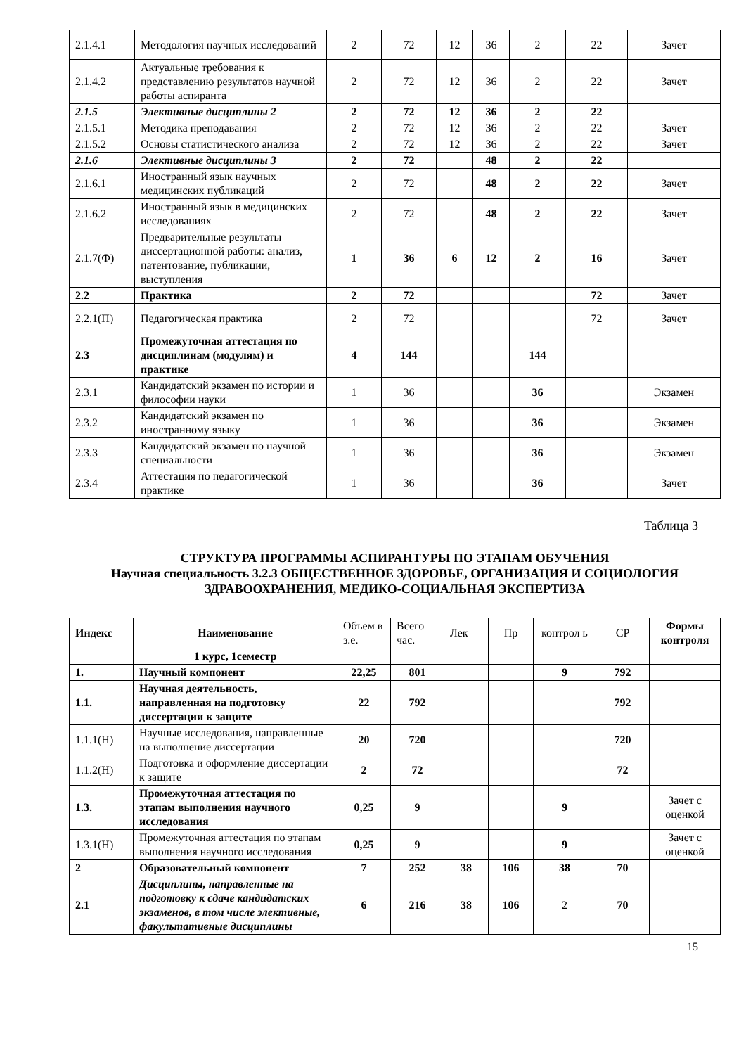| 2.1.4.1 | Методология научных исследований | 2 | 72 | 12 | 36 | 2 | 22 | Зачет |
| 2.1.4.2 | Актуальные требования к представлению результатов научной работы аспиранта | 2 | 72 | 12 | 36 | 2 | 22 | Зачет |
| 2.1.5 | Элективные дисциплины 2 | 2 | 72 | 12 | 36 | 2 | 22 | |
| 2.1.5.1 | Методика преподавания | 2 | 72 | 12 | 36 | 2 | 22 | Зачет |
| 2.1.5.2 | Основы статистического анализа | 2 | 72 | 12 | 36 | 2 | 22 | Зачет |
| 2.1.6 | Элективные дисциплины 3 | 2 | 72 | | 48 | 2 | 22 | |
| 2.1.6.1 | Иностранный язык научных медицинских публикаций | 2 | 72 | | 48 | 2 | 22 | Зачет |
| 2.1.6.2 | Иностранный язык в медицинских исследованиях | 2 | 72 | | 48 | 2 | 22 | Зачет |
| 2.1.7(Ф) | Предварительные результаты диссертационной работы: анализ, патентование, публикации, выступления | 1 | 36 | 6 | 12 | 2 | 16 | Зачет |
| 2.2 | Практика | 2 | 72 | | | | 72 | Зачет |
| 2.2.1(П) | Педагогическая практика | 2 | 72 | | | | 72 | Зачет |
| 2.3 | Промежуточная аттестация по дисциплинам (модулям) и практике | 4 | 144 | | | 144 | | |
| 2.3.1 | Кандидатский экзамен по истории и философии науки | 1 | 36 | | | 36 | | Экзамен |
| 2.3.2 | Кандидатский экзамен по иностранному языку | 1 | 36 | | | 36 | | Экзамен |
| 2.3.3 | Кандидатский экзамен по научной специальности | 1 | 36 | | | 36 | | Экзамен |
| 2.3.4 | Аттестация по педагогической практике | 1 | 36 | | | 36 | | Зачет |
Таблица 3
СТРУКТУРА ПРОГРАММЫ АСПИРАНТУРЫ ПО ЭТАПАМ ОБУЧЕНИЯ
Научная специальность 3.2.3 ОБЩЕСТВЕННОЕ ЗДОРОВЬЕ, ОРГАНИЗАЦИЯ И СОЦИОЛОГИЯ ЗДРАВООХРАНЕНИЯ, МЕДИКО-СОЦИАЛЬНАЯ ЭКСПЕРТИЗА
| Индекс | Наименование | Объем в з.е. | Всего час. | Лек | Пр | контрол ь | СР | Формы контроля |
| | 1 курс, 1семестр | | | | | | | |
| 1. | Научный компонент | 22,25 | 801 | | | 9 | 792 | |
| 1.1. | Научная деятельность, направленная на подготовку диссертации к защите | 22 | 792 | | | | 792 | |
| 1.1.1(Н) | Научные исследования, направленные на выполнение диссертации | 20 | 720 | | | | 720 | |
| 1.1.2(Н) | Подготовка и оформление диссертации к защите | 2 | 72 | | | | 72 | |
| 1.3. | Промежуточная аттестация по этапам выполнения научного исследования | 0,25 | 9 | | | 9 | | Зачет с оценкой |
| 1.3.1(Н) | Промежуточная аттестация по этапам выполнения научного исследования | 0,25 | 9 | | | 9 | | Зачет с оценкой |
| 2 | Образовательный компонент | 7 | 252 | 38 | 106 | 38 | 70 | |
| 2.1 | Дисциплины, направленные на подготовку к сдаче кандидатских экзаменов, в том числе элективные, факультативные дисциплины | 6 | 216 | 38 | 106 | 2 | 70 | |
15